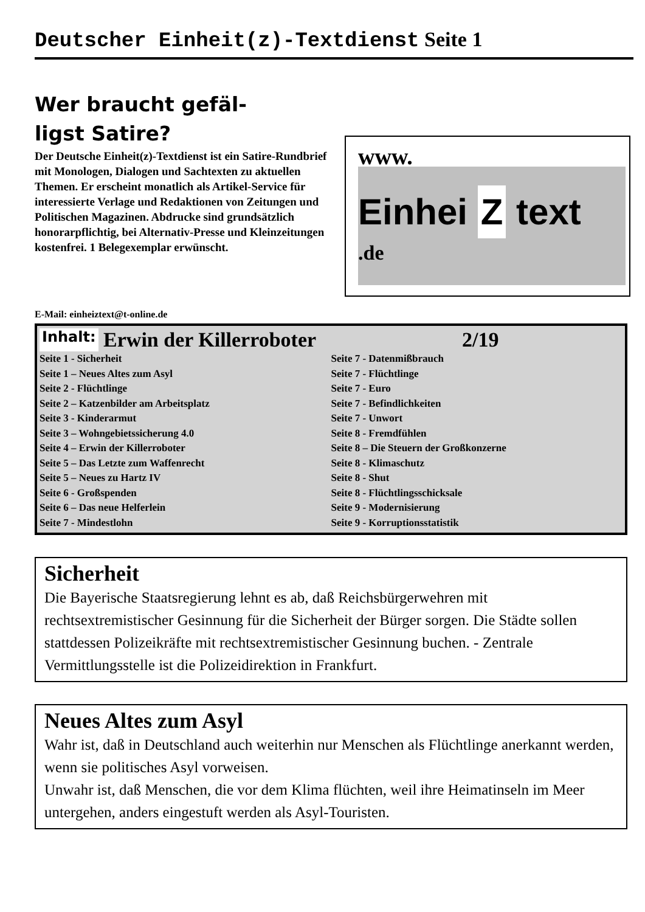Deutscher Einheit(z)-Textdienst Seite 1
Wer braucht gefäl-
ligst Satire?
Der Deutsche Einheit(z)-Textdienst ist ein Satire-Rundbrief mit Monologen, Dialogen und Sachtexten zu aktuellen Themen. Er erscheint monatlich als Artikel-Service für interessierte Verlage und Redaktionen von Zeitungen und Politischen Magazinen. Abdrucke sind grundsätzlich honorarpflichtig, bei Alternativ-Presse und Kleinzeitungen kostenfrei. 1 Belegexemplar erwünscht.
www.
Einhei Z text
.de
E-Mail: einheiztext@t-online.de
Inhalt: Erwin der Killerroboter 2/19
Seite 1 - Sicherheit
Seite 1 – Neues Altes zum Asyl
Seite 2 - Flüchtlinge
Seite 2 – Katzenbilder am Arbeitsplatz
Seite 3 - Kinderarmut
Seite 3 – Wohngebietssicherung 4.0
Seite 4 – Erwin der Killerroboter
Seite 5 – Das Letzte zum Waffenrecht
Seite 5 – Neues zu Hartz IV
Seite 6 - Großspenden
Seite 6 – Das neue Helferlein
Seite 7 - Mindestlohn
Seite 7 - Datenmißbrauch
Seite 7 - Flüchtlinge
Seite 7 - Euro
Seite 7 - Befindlichkeiten
Seite 7 - Unwort
Seite 8 - Fremdfühlen
Seite 8 – Die Steuern der Großkonzerne
Seite 8 - Klimaschutz
Seite 8 - Shut
Seite 8 - Flüchtlingsschicksale
Seite 9 - Modernisierung
Seite 9 - Korruptionsstatistik
Sicherheit
Die Bayerische Staatsregierung lehnt es ab, daß Reichsbürgerwehren mit rechtsextremistischer Gesinnung für die Sicherheit der Bürger sorgen. Die Städte sollen stattdessen Polizeikräfte mit rechtsextremistischer Gesinnung buchen. - Zentrale Vermittlungsstelle ist die Polizeidirektion in Frankfurt.
Neues Altes zum Asyl
Wahr ist, daß in Deutschland auch weiterhin nur Menschen als Flüchtlinge anerkannt werden, wenn sie politisches Asyl vorweisen.
Unwahr ist, daß Menschen, die vor dem Klima flüchten, weil ihre Heimatinseln im Meer untergehen, anders eingestuft werden als Asyl-Touristen.